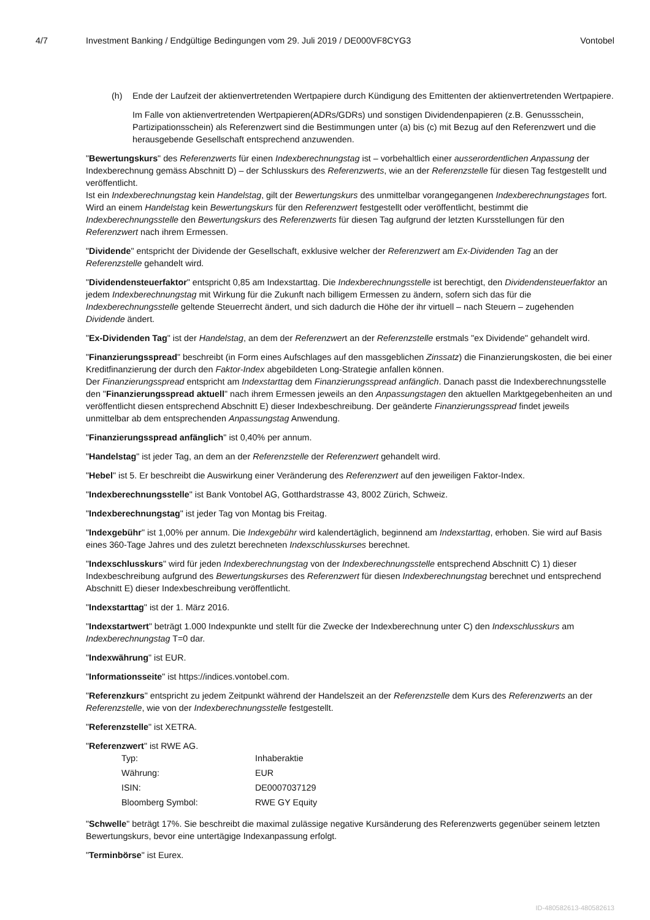4/7 Investment Banking / Endgültige Bedingungen vom 29. Juli 2019 / DE000VF8CYG3
Vontobel
(h) Ende der Laufzeit der aktienvertretenden Wertpapiere durch Kündigung des Emittenten der aktienvertretenden Wertpapiere.
Im Falle von aktienvertretenden Wertpapieren(ADRs/GDRs) und sonstigen Dividendenpapieren (z.B. Genussschein, Partizipationsschein) als Referenzwert sind die Bestimmungen unter (a) bis (c) mit Bezug auf den Referenzwert und die herausgebende Gesellschaft entsprechend anzuwenden.
"Bewertungskurs" des Referenzwerts für einen Indexberechnungstag ist – vorbehaltlich einer ausserordentlichen Anpassung der Indexberechnung gemäss Abschnitt D) – der Schlusskurs des Referenzwerts, wie an der Referenzstelle für diesen Tag festgestellt und veröffentlicht.
Ist ein Indexberechnungstag kein Handelstag, gilt der Bewertungskurs des unmittelbar vorangegangenen Indexberechnungstages fort. Wird an einem Handelstag kein Bewertungskurs für den Referenzwert festgestellt oder veröffentlicht, bestimmt die Indexberechnungsstelle den Bewertungskurs des Referenzwerts für diesen Tag aufgrund der letzten Kursstellungen für den Referenzwert nach ihrem Ermessen.
"Dividende" entspricht der Dividende der Gesellschaft, exklusive welcher der Referenzwert am Ex-Dividenden Tag an der Referenzstelle gehandelt wird.
"Dividendensteuerfaktor" entspricht 0,85 am Indexstarttag. Die Indexberechnungsstelle ist berechtigt, den Dividendensteuerfaktor an jedem Indexberechnungstag mit Wirkung für die Zukunft nach billigem Ermessen zu ändern, sofern sich das für die Indexberechnungsstelle geltende Steuerrecht ändert, und sich dadurch die Höhe der ihr virtuell – nach Steuern – zugehenden Dividende ändert.
"Ex-Dividenden Tag" ist der Handelstag, an dem der Referenzwert an der Referenzstelle erstmals "ex Dividende" gehandelt wird.
"Finanzierungsspread" beschreibt (in Form eines Aufschlages auf den massgeblichen Zinssatz) die Finanzierungskosten, die bei einer Kreditfinanzierung der durch den Faktor-Index abgebildeten Long-Strategie anfallen können.
Der Finanzierungsspread entspricht am Indexstarttag dem Finanzierungsspread anfänglich. Danach passt die Indexberechnungsstelle den "Finanzierungsspread aktuell" nach ihrem Ermessen jeweils an den Anpassungstagen den aktuellen Marktgegebenheiten an und veröffentlicht diesen entsprechend Abschnitt E) dieser Indexbeschreibung. Der geänderte Finanzierungsspread findet jeweils unmittelbar ab dem entsprechenden Anpassungstag Anwendung.
"Finanzierungsspread anfänglich" ist 0,40% per annum.
"Handelstag" ist jeder Tag, an dem an der Referenzstelle der Referenzwert gehandelt wird.
"Hebel" ist 5. Er beschreibt die Auswirkung einer Veränderung des Referenzwert auf den jeweiligen Faktor-Index.
"Indexberechnungsstelle" ist Bank Vontobel AG, Gotthardstrasse 43, 8002 Zürich, Schweiz.
"Indexberechnungstag" ist jeder Tag von Montag bis Freitag.
"Indexgebühr" ist 1,00% per annum. Die Indexgebühr wird kalendertäglich, beginnend am Indexstarttag, erhoben. Sie wird auf Basis eines 360-Tage Jahres und des zuletzt berechneten Indexschlusskurses berechnet.
"Indexschlusskurs" wird für jeden Indexberechnungstag von der Indexberechnungsstelle entsprechend Abschnitt C) 1) dieser Indexbeschreibung aufgrund des Bewertungskurses des Referenzwert für diesen Indexberechnungstag berechnet und entsprechend Abschnitt E) dieser Indexbeschreibung veröffentlicht.
"Indexstarttag" ist der 1. März 2016.
"Indexstartwert" beträgt 1.000 Indexpunkte und stellt für die Zwecke der Indexberechnung unter C) den Indexschlusskurs am Indexberechnungstag T=0 dar.
"Indexwährung" ist EUR.
"Informationsseite" ist https://indices.vontobel.com.
"Referenzkurs" entspricht zu jedem Zeitpunkt während der Handelszeit an der Referenzstelle dem Kurs des Referenzwerts an der Referenzstelle, wie von der Indexberechnungsstelle festgestellt.
"Referenzstelle" ist XETRA.
"Referenzwert" ist RWE AG.
| Typ: | Inhaberaktie |
| Währung: | EUR |
| ISIN: | DE0007037129 |
| Bloomberg Symbol: | RWE GY Equity |
"Schwelle" beträgt 17%. Sie beschreibt die maximal zulässige negative Kursänderung des Referenzwerts gegenüber seinem letzten Bewertungskurs, bevor eine untertägige Indexanpassung erfolgt.
"Terminbörse" ist Eurex.
ID-480582613-480582613